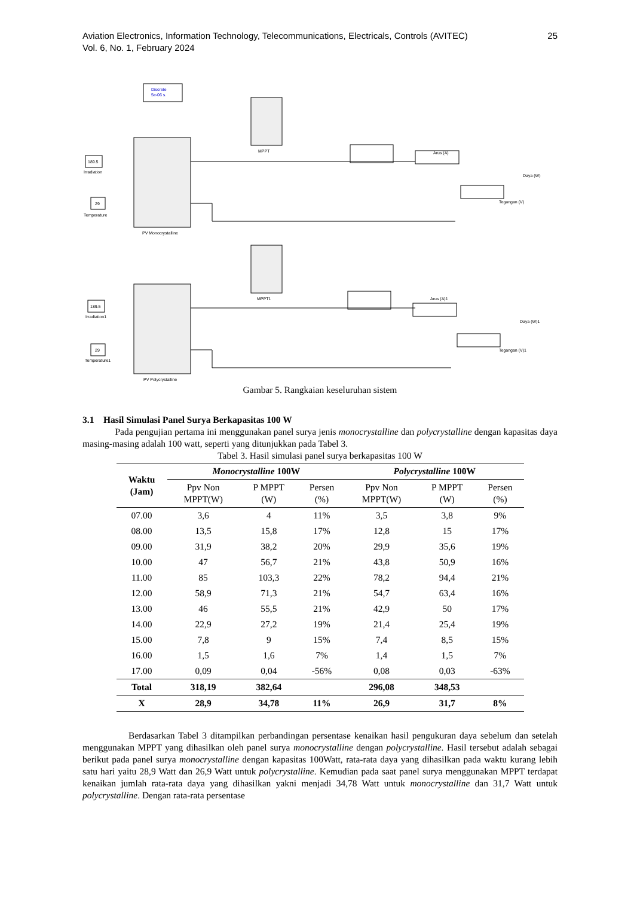Aviation Electronics, Information Technology, Telecommunications, Electricals, Controls (AVITEC)
Vol. 6, No. 1, February 2024
25
Discrete
5e-06 s.
189.5
Irradiation
29
Temperature
PV Monocrystalline
MPPT
Arus (A)
Daya (W)
Tegangan (V)
189.5
Irradiation1
29
Temperature1
PV Polycrystalline
MPPT1
Arus (A)1
Daya (W)1
Tegangan (V)1
Gambar 5. Rangkaian keseluruhan sistem
3.1 Hasil Simulasi Panel Surya Berkapasitas 100 W
Pada pengujian pertama ini menggunakan panel surya jenis monocrystalline dan polycrystalline dengan kapasitas daya masing-masing adalah 100 watt, seperti yang ditunjukkan pada Tabel 3.
Tabel 3. Hasil simulasi panel surya berkapasitas 100 W
| Waktu (Jam) | Monocrystalline 100W | | | Polycrystalline 100W | | |
| --- | --- | --- | --- | --- | --- | --- |
| | Ppv Non MPPT(W) | P MPPT (W) | Persen (%) | Ppv Non MPPT(W) | P MPPT (W) | Persen (%) |
| 07.00 | 3,6 | 4 | 11% | 3,5 | 3,8 | 9% |
| 08.00 | 13,5 | 15,8 | 17% | 12,8 | 15 | 17% |
| 09.00 | 31,9 | 38,2 | 20% | 29,9 | 35,6 | 19% |
| 10.00 | 47 | 56,7 | 21% | 43,8 | 50,9 | 16% |
| 11.00 | 85 | 103,3 | 22% | 78,2 | 94,4 | 21% |
| 12.00 | 58,9 | 71,3 | 21% | 54,7 | 63,4 | 16% |
| 13.00 | 46 | 55,5 | 21% | 42,9 | 50 | 17% |
| 14.00 | 22,9 | 27,2 | 19% | 21,4 | 25,4 | 19% |
| 15.00 | 7,8 | 9 | 15% | 7,4 | 8,5 | 15% |
| 16.00 | 1,5 | 1,6 | 7% | 1,4 | 1,5 | 7% |
| 17.00 | 0,09 | 0,04 | -56% | 0,08 | 0,03 | -63% |
| Total | 318,19 | 382,64 | | 296,08 | 348,53 | |
| X | 28,9 | 34,78 | 11% | 26,9 | 31,7 | 8% |
Berdasarkan Tabel 3 ditampilkan perbandingan persentase kenaikan hasil pengukuran daya sebelum dan setelah menggunakan MPPT yang dihasilkan oleh panel surya monocrystalline dengan polycrystalline. Hasil tersebut adalah sebagai berikut pada panel surya monocrystalline dengan kapasitas 100Watt, rata-rata daya yang dihasilkan pada waktu kurang lebih satu hari yaitu 28,9 Watt dan 26,9 Watt untuk polycrystalline. Kemudian pada saat panel surya menggunakan MPPT terdapat kenaikan jumlah rata-rata daya yang dihasilkan yakni menjadi 34,78 Watt untuk monocrystalline dan 31,7 Watt untuk polycrystalline. Dengan rata-rata persentase